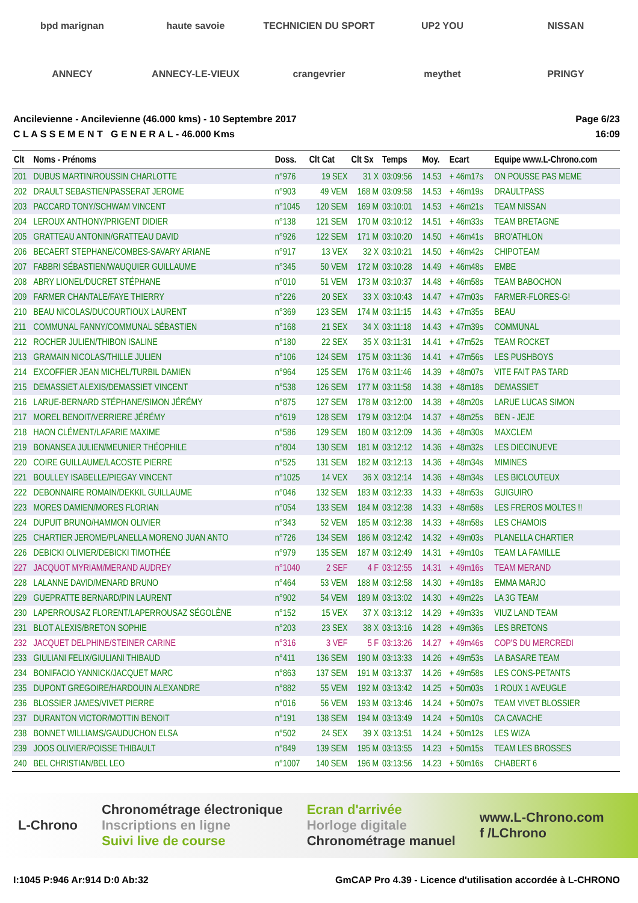bpd marignan
haute savoie
TECHNICIEN DU SPORT
UP2 YOU
NISSAN
ANNECY
ANNECY-LE-VIEUX
crangevrier
meythet
PRINGY
Ancilevienne - Ancilevienne (46.000 kms) - 10 Septembre 2017
C L A S S E M E N T G E N E R A L - 46.000 Kms
Page 6/23
16:09
| Clt | Noms - Prénoms | Doss. | Clt Cat | Clt Sx | Temps | Moy. | Ecart | Equipe www.L-Chrono.com |
| --- | --- | --- | --- | --- | --- | --- | --- | --- |
| 201 | DUBUS MARTIN/ROUSSIN CHARLOTTE | n°976 | 19 SEX | 31 X | 03:09:56 | 14.53 | + 46m17s | ON POUSSE PAS MEME |
| 202 | DRAULT SEBASTIEN/PASSERAT JEROME | n°903 | 49 VEM | 168 M | 03:09:58 | 14.53 | + 46m19s | DRAULTPASS |
| 203 | PACCARD TONY/SCHWAM VINCENT | n°1045 | 120 SEM | 169 M | 03:10:01 | 14.53 | + 46m21s | TEAM NISSAN |
| 204 | LEROUX ANTHONY/PRIGENT DIDIER | n°138 | 121 SEM | 170 M | 03:10:12 | 14.51 | + 46m33s | TEAM BRETAGNE |
| 205 | GRATTEAU ANTONIN/GRATTEAU DAVID | n°926 | 122 SEM | 171 M | 03:10:20 | 14.50 | + 46m41s | BRO'ATHLON |
| 206 | BECAERT STEPHANE/COMBES-SAVARY ARIANE | n°917 | 13 VEX | 32 X | 03:10:21 | 14.50 | + 46m42s | CHIPOTEAM |
| 207 | FABBRI SÉBASTIEN/WAUQUIER GUILLAUME | n°345 | 50 VEM | 172 M | 03:10:28 | 14.49 | + 46m48s | EMBE |
| 208 | ABRY LIONEL/DUCRET STÉPHANE | n°010 | 51 VEM | 173 M | 03:10:37 | 14.48 | + 46m58s | TEAM BABOCHON |
| 209 | FARMER CHANTALE/FAYE THIERRY | n°226 | 20 SEX | 33 X | 03:10:43 | 14.47 | + 47m03s | FARMER-FLORES-G! |
| 210 | BEAU NICOLAS/DUCOURTIOUX LAURENT | n°369 | 123 SEM | 174 M | 03:11:15 | 14.43 | + 47m35s | BEAU |
| 211 | COMMUNAL FANNY/COMMUNAL SÉBASTIEN | n°168 | 21 SEX | 34 X | 03:11:18 | 14.43 | + 47m39s | COMMUNAL |
| 212 | ROCHER JULIEN/THIBON ISALINE | n°180 | 22 SEX | 35 X | 03:11:31 | 14.41 | + 47m52s | TEAM ROCKET |
| 213 | GRAMAIN NICOLAS/THILLE JULIEN | n°106 | 124 SEM | 175 M | 03:11:36 | 14.41 | + 47m56s | LES PUSHBOYS |
| 214 | EXCOFFIER JEAN MICHEL/TURBIL DAMIEN | n°964 | 125 SEM | 176 M | 03:11:46 | 14.39 | + 48m07s | VITE FAIT PAS TARD |
| 215 | DEMASSIET ALEXIS/DEMASSIET VINCENT | n°538 | 126 SEM | 177 M | 03:11:58 | 14.38 | + 48m18s | DEMASSIET |
| 216 | LARUE-BERNARD STÉPHANE/SIMON JÉRÉMY | n°875 | 127 SEM | 178 M | 03:12:00 | 14.38 | + 48m20s | LARUE LUCAS SIMON |
| 217 | MOREL BENOIT/VERRIERE JÉRÉMY | n°619 | 128 SEM | 179 M | 03:12:04 | 14.37 | + 48m25s | BEN - JEJE |
| 218 | HAON CLÉMENT/LAFARIE MAXIME | n°586 | 129 SEM | 180 M | 03:12:09 | 14.36 | + 48m30s | MAXCLEM |
| 219 | BONANSEA JULIEN/MEUNIER THÉOPHILE | n°804 | 130 SEM | 181 M | 03:12:12 | 14.36 | + 48m32s | LES DIECINUEVE |
| 220 | COIRE GUILLAUME/LACOSTE PIERRE | n°525 | 131 SEM | 182 M | 03:12:13 | 14.36 | + 48m34s | MIMINES |
| 221 | BOULLEY ISABELLE/PIEGAY VINCENT | n°1025 | 14 VEX | 36 X | 03:12:14 | 14.36 | + 48m34s | LES BICLOUTEUX |
| 222 | DEBONNAIRE ROMAIN/DEKKIL GUILLAUME | n°046 | 132 SEM | 183 M | 03:12:33 | 14.33 | + 48m53s | GUIGUIRO |
| 223 | MORES DAMIEN/MORES FLORIAN | n°054 | 133 SEM | 184 M | 03:12:38 | 14.33 | + 48m58s | LES FREROS MOLTES !! |
| 224 | DUPUIT BRUNO/HAMMON OLIVIER | n°343 | 52 VEM | 185 M | 03:12:38 | 14.33 | + 48m58s | LES CHAMOIS |
| 225 | CHARTIER JEROME/PLANELLA MORENO JUAN ANTO | n°726 | 134 SEM | 186 M | 03:12:42 | 14.32 | + 49m03s | PLANELLA CHARTIER |
| 226 | DEBICKI OLIVIER/DEBICKI TIMOTHÉE | n°979 | 135 SEM | 187 M | 03:12:49 | 14.31 | + 49m10s | TEAM LA FAMILLE |
| 227 | JACQUOT MYRIAM/MERAND AUDREY | n°1040 | 2 SEF | 4 F | 03:12:55 | 14.31 | + 49m16s | TEAM MERAND |
| 228 | LALANNE DAVID/MENARD BRUNO | n°464 | 53 VEM | 188 M | 03:12:58 | 14.30 | + 49m18s | EMMA MARJO |
| 229 | GUEPRATTE BERNARD/PIN LAURENT | n°902 | 54 VEM | 189 M | 03:13:02 | 14.30 | + 49m22s | LA 3G TEAM |
| 230 | LAPERROUSAZ FLORENT/LAPERROUSAZ SÉGOLÈNE | n°152 | 15 VEX | 37 X | 03:13:12 | 14.29 | + 49m33s | VIUZ LAND TEAM |
| 231 | BLOT ALEXIS/BRETON SOPHIE | n°203 | 23 SEX | 38 X | 03:13:16 | 14.28 | + 49m36s | LES BRETONS |
| 232 | JACQUET DELPHINE/STEINER CARINE | n°316 | 3 VEF | 5 F | 03:13:26 | 14.27 | + 49m46s | COP'S DU MERCREDI |
| 233 | GIULIANI FELIX/GIULIANI THIBAUD | n°411 | 136 SEM | 190 M | 03:13:33 | 14.26 | + 49m53s | LA BASARE TEAM |
| 234 | BONIFACIO YANNICK/JACQUET MARC | n°863 | 137 SEM | 191 M | 03:13:37 | 14.26 | + 49m58s | LES CONS-PETANTS |
| 235 | DUPONT GREGOIRE/HARDOUIN ALEXANDRE | n°882 | 55 VEM | 192 M | 03:13:42 | 14.25 | + 50m03s | 1 ROUX 1 AVEUGLE |
| 236 | BLOSSIER JAMES/VIVET PIERRE | n°016 | 56 VEM | 193 M | 03:13:46 | 14.24 | + 50m07s | TEAM VIVET BLOSSIER |
| 237 | DURANTON VICTOR/MOTTIN BENOIT | n°191 | 138 SEM | 194 M | 03:13:49 | 14.24 | + 50m10s | CA CAVACHE |
| 238 | BONNET WILLIAMS/GAUDUCHON ELSA | n°502 | 24 SEX | 39 X | 03:13:51 | 14.24 | + 50m12s | LES WIZA |
| 239 | JOOS OLIVIER/POISSE THIBAULT | n°849 | 139 SEM | 195 M | 03:13:55 | 14.23 | + 50m15s | TEAM LES BROSSES |
| 240 | BEL CHRISTIAN/BEL LEO | n°1007 | 140 SEM | 196 M | 03:13:56 | 14.23 | + 50m16s | CHABERT 6 |
L-Chrono
Chronométrage électronique
Inscriptions en ligne
Suivi live de course
Ecran d'arrivée
Horloge digitale
Chronométrage manuel
www.L-Chrono.com
f /LChrono
I:1045 P:946 Ar:914 D:0 Ab:32 GmCAP Pro 4.39 - Licence d'utilisation accordée à L-CHRONO